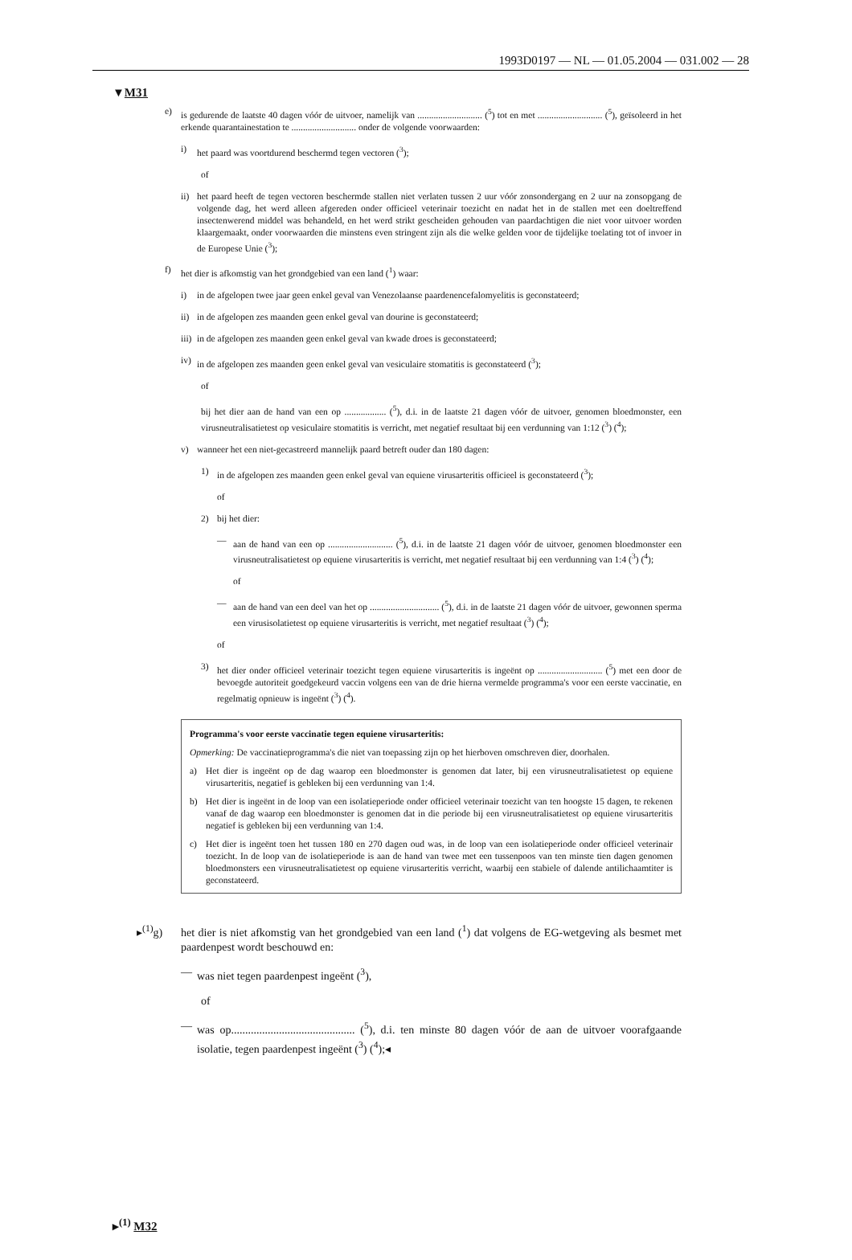1993D0197 — NL — 01.05.2004 — 031.002 — 28
▼M31
e) is gedurende de laatste 40 dagen vóór de uitvoer, namelijk van ............................ (<sup>5</sup>) tot en met ............................ (<sup>5</sup>), geïsoleerd in het erkende quarantainestation te ............................ onder de volgende voorwaarden:
i) het paard was voortdurend beschermd tegen vectoren (<sup>3</sup>);
of
ii) het paard heeft de tegen vectoren beschermde stallen niet verlaten tussen 2 uur vóór zonsondergang en 2 uur na zonsopgang de volgende dag, het werd alleen afgereden onder officieel veterinair toezicht en nadat het in de stallen met een doeltreffend insectenwerend middel was behandeld, en het werd strikt gescheiden gehouden van paardachtigen die niet voor uitvoer worden klaargemaakt, onder voorwaarden die minstens even stringent zijn als die welke gelden voor de tijdelijke toelating tot of invoer in de Europese Unie (<sup>3</sup>);
f) het dier is afkomstig van het grondgebied van een land (<sup>1</sup>) waar:
i) in de afgelopen twee jaar geen enkel geval van Venezolaanse paardenencefalomyelitis is geconstateerd;
ii) in de afgelopen zes maanden geen enkel geval van dourine is geconstateerd;
iii) in de afgelopen zes maanden geen enkel geval van kwade droes is geconstateerd;
iv) in de afgelopen zes maanden geen enkel geval van vesiculaire stomatitis is geconstateerd (<sup>3</sup>);
of
bij het dier aan de hand van een op .................. (<sup>5</sup>), d.i. in de laatste 21 dagen vóór de uitvoer, genomen bloedmonster, een virusneutralisatietest op vesiculaire stomatitis is verricht, met negatief resultaat bij een verdunning van 1:12 (<sup>3</sup>) (<sup>4</sup>);
v) wanneer het een niet-gecastreerd mannelijk paard betreft ouder dan 180 dagen:
1) in de afgelopen zes maanden geen enkel geval van equiene virusarteritis officieel is geconstateerd (<sup>3</sup>);
of
2) bij het dier:
— aan de hand van een op ............................ (<sup>5</sup>), d.i. in de laatste 21 dagen vóór de uitvoer, genomen bloedmonster een virusneutralisatietest op equiene virusarteritis is verricht, met negatief resultaat bij een verdunning van 1:4 (<sup>3</sup>) (<sup>4</sup>);
of
— aan de hand van een deel van het op .............................. (<sup>5</sup>), d.i. in de laatste 21 dagen vóór de uitvoer, gewonnen sperma een virusisolatietest op equiene virusarteritis is verricht, met negatief resultaat (<sup>3</sup>) (<sup>4</sup>);
of
3) het dier onder officieel veterinair toezicht tegen equiene virusarteritis is ingeënt op ............................ (<sup>5</sup>) met een door de bevoegde autoriteit goedgekeurd vaccin volgens een van de drie hierna vermelde programma's voor een eerste vaccinatie, en regelmatig opnieuw is ingeënt (<sup>3</sup>) (<sup>4</sup>).
Programma's voor eerste vaccinatie tegen equiene virusarteritis:
Opmerking: De vaccinatieprogramma's die niet van toepassing zijn op het hierboven omschreven dier, doorhalen.
a) Het dier is ingeënt op de dag waarop een bloedmonster is genomen dat later, bij een virusneutralisatietest op equiene virusarteritis, negatief is gebleken bij een verdunning van 1:4.
b) Het dier is ingeënt in de loop van een isolatieperiode onder officieel veterinair toezicht van ten hoogste 15 dagen, te rekenen vanaf de dag waarop een bloedmonster is genomen dat in die periode bij een virusneutralisatietest op equiene virusarteritis negatief is gebleken bij een verdunning van 1:4.
c) Het dier is ingeënt toen het tussen 180 en 270 dagen oud was, in de loop van een isolatieperiode onder officieel veterinair toezicht. In de loop van de isolatieperiode is aan de hand van twee met een tussenpoos van ten minste tien dagen genomen bloedmonsters een virusneutralisatietest op equiene virusarteritis verricht, waarbij een stabiele of dalende antilichaamtiter is geconstateerd.
▸<sup>(1)</sup>g) het dier is niet afkomstig van het grondgebied van een land (<sup>1</sup>) dat volgens de EG-wetgeving als besmet met paardenpest wordt beschouwd en:
— was niet tegen paardenpest ingeënt (<sup>3</sup>),
of
— was op............................................ (<sup>5</sup>), d.i. ten minste 80 dagen vóór de aan de uitvoer voorafgaande isolatie, tegen paardenpest ingeënt (<sup>3</sup>) (<sup>4</sup>);◂
▸<sup>(1)</sup> M32